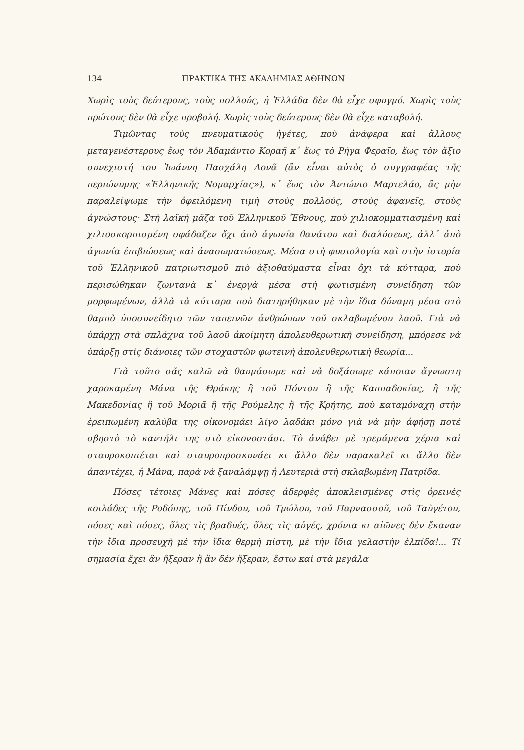134 ΠΡΑΚΤΙΚΑ ΤΗΣ ΑΚΑΔΗΜΙΑΣ ΑΘΗΝΩΝ
Χωρὶς τοὺς δεύτερους, τοὺς πολλούς, ἡ Ἑλλάδα δὲν θὰ εἶχε σφυγμό. Χωρὶς τοὺς πρώτους δὲν θὰ εἶχε προβολή. Χωρὶς τοὺς δεύτερους δὲν θὰ εἶχε καταβολή.
Τιμῶντας τοὺς πνευματικοὺς ἡγέτες, ποὺ ἀνάφερα καὶ ἄλλους μεταγενέστερους ἕως τὸν Ἀδαμάντιο Κοραῆ κ᾿ ἕως τὸ Ρήγα Φεραῖο, ἕως τὸν ἄξιο συνεχιστή του Ἰωάννη Πασχάλη Δονᾶ (ἂν εἶναι αὐτὸς ὁ συγγραφέας τῆς περιώνυμης «Ἑλληνικῆς Νομαρχίας»), κ᾿ ἕως τὸν Ἀντώνιο Μαρτελάο, ἂς μὴν παραλείψωμε τὴν ὀφειλόμενη τιμὴ στοὺς πολλούς, στοὺς ἀφανεῖς, στοὺς ἀγνώστους· Στὴ λαϊκὴ μᾶζα τοῦ Ἑλληνικοῦ Ἔθνους, ποὺ χιλιοκομματιασμένη καὶ χιλιοσκορπισμένη σφάδαζεν ὄχι ἀπὸ ἀγωνία θανάτου καὶ διαλύσεως, ἀλλ᾿ ἀπὸ ἀγωνία ἐπιβιώσεως καὶ ἀνασωματώσεως. Μέσα στὴ φυσιολογία καὶ στὴν ἱστορία τοῦ Ἑλληνικοῦ πατριωτισμοῦ πιὸ ἀξιοθαύμαστα εἶναι ὄχι τὰ κύτταρα, ποὺ περισώθηκαν ζωντανὰ κ᾿ ἐνεργὰ μέσα στὴ φωτισμένη συνείδηση τῶν μορφωμένων, ἀλλὰ τὰ κύτταρα ποὺ διατηρήθηκαν μὲ τὴν ἴδια δύναμη μέσα στὸ θαμπὸ ὑποσυνείδητο τῶν ταπεινῶν ἀνθρώπων τοῦ σκλαβωμένου λαοῦ. Γιὰ νὰ ὑπάρχῃ στὰ σπλάχνα τοῦ λαοῦ ἀκοίμητη ἀπολευθερωτικὴ συνείδηση, μπόρεσε νὰ ὑπάρξῃ στὶς διάνοιες τῶν στοχαστῶν φωτεινὴ ἀπολευθερωτικὴ θεωρία...
Γιὰ τοῦτο σᾶς καλῶ νὰ θαυμάσωμε καὶ νὰ δοξάσωμε κάποιαν ἄγνωστη χαροκαμένη Μάνα τῆς Θράκης ἢ τοῦ Πόντου ἢ τῆς Καππαδοκίας, ἢ τῆς Μακεδονίας ἢ τοῦ Μοριᾶ ἢ τῆς Ρούμελης ἢ τῆς Κρήτης, ποὺ καταμόναχη στὴν ἐρειπωμένη καλύβα της οἰκονομάει λίγο λαδάκι μόνο γιὰ νὰ μὴν ἀφήσῃ ποτὲ σβηστὸ τὸ καντήλι της στὸ εἰκονοστάσι. Τὸ ἀνάβει μὲ τρεμάμενα χέρια καὶ σταυροκοπιέται καὶ σταυροπροσκυνάει κι ἄλλο δὲν παρακαλεῖ κι ἄλλο δὲν ἀπαντέχει, ἡ Μάνα, παρὰ νὰ ξαναλάμψῃ ἡ Λευτεριὰ στὴ σκλαβωμένη Πατρίδα.
Πόσες τέτοιες Μάνες καὶ πόσες ἀδερφὲς ἀποκλεισμένες στὶς ὀρεινὲς κοιλάδες τῆς Ροδόπης, τοῦ Πίνδου, τοῦ Τμώλου, τοῦ Παρνασσοῦ, τοῦ Ταϋγέτου, πόσες καὶ πόσες, ὅλες τὶς βραδυές, ὅλες τὶς αὐγές, χρόνια κι αἰῶνες δὲν ἔκαναν τὴν ἴδια προσευχὴ μὲ τὴν ἴδια θερμὴ πίστη, μὲ τὴν ἴδια γελαστὴν ἐλπίδα!... Τί σημασία ἔχει ἂν ἤξεραν ἢ ἂν δὲν ἤξεραν, ἔστω καὶ στὰ μεγάλα